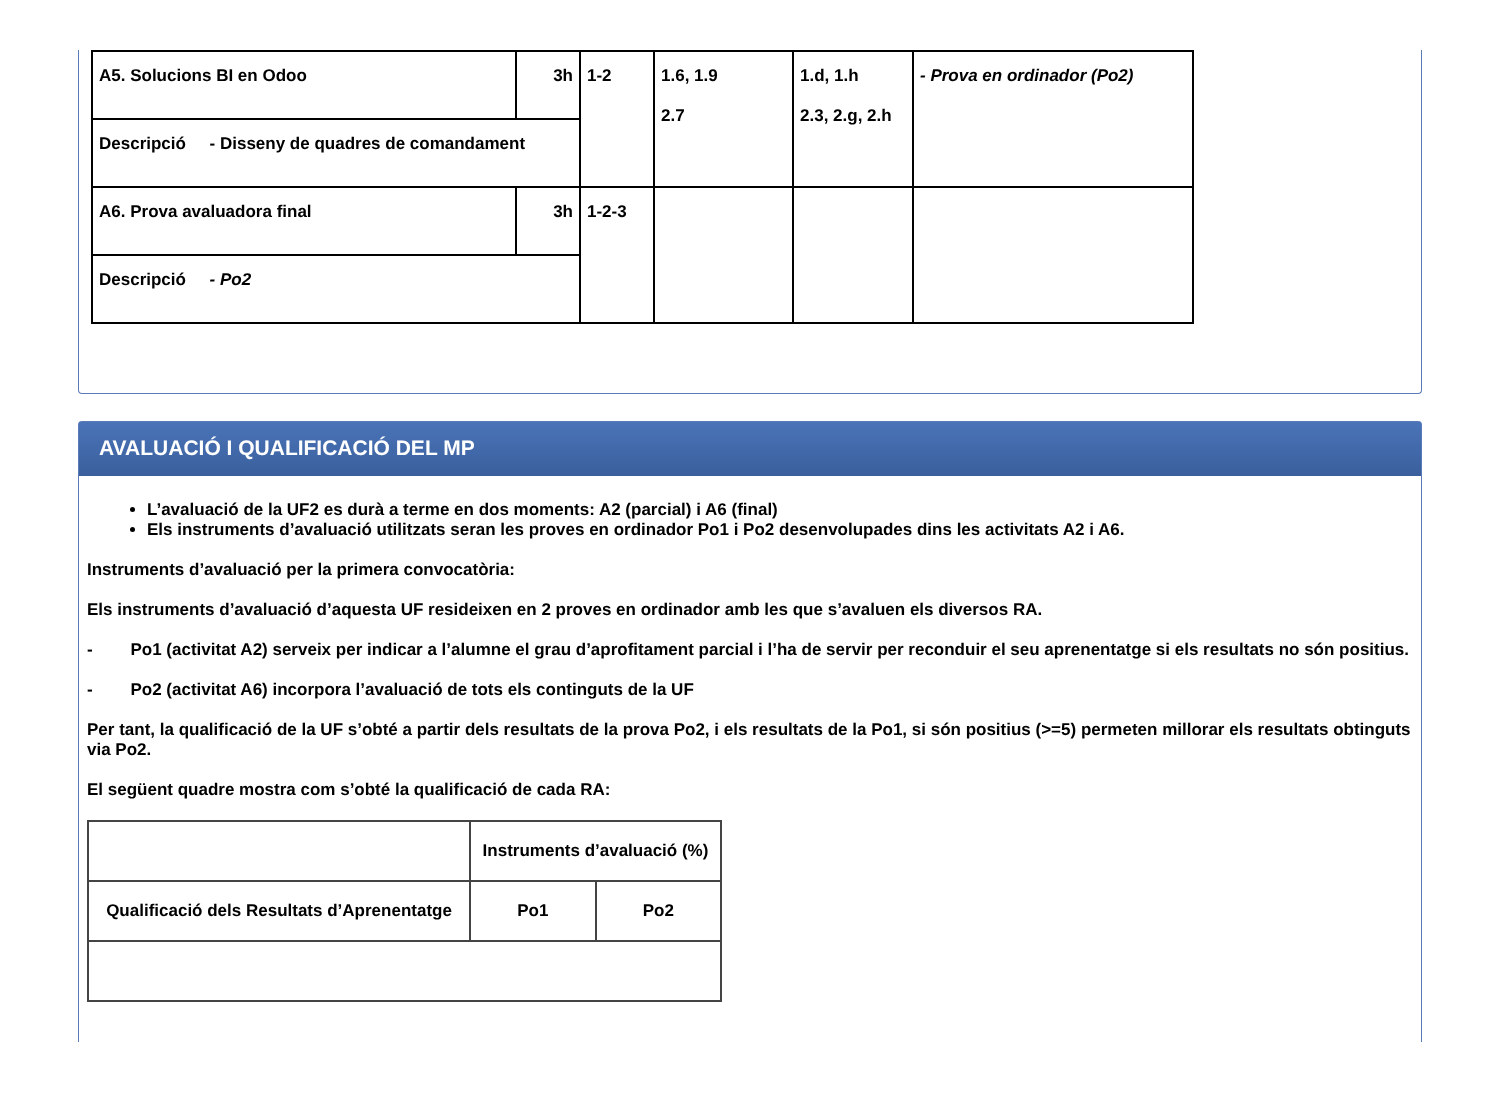| A5. Solucions BI en Odoo | 3h | 1-2 | 1.6, 1.9 2.7 | 1.d, 1.h 2.3, 2.g, 2.h | - Prova en ordinador (Po2) |
| Descripció - Disseny de quadres de comandament | | | | | |
| A6. Prova avaluadora final | 3h | 1-2-3 | | | |
| Descripció - Po2 | | | | | |
AVALUACIÓ I QUALIFICACIÓ DEL MP
L’avaluació de la UF2 es durà a terme en dos moments: A2 (parcial) i A6 (final)
Els instruments d’avaluació utilitzats seran les proves en ordinador Po1 i Po2 desenvolupades dins les activitats A2 i A6.
Instruments d’avaluació per la primera convocatòria:
Els instruments d’avaluació d’aquesta UF resideixen en 2 proves en ordinador amb les que s’avaluen els diversos RA.
- Po1 (activitat A2) serveix per indicar a l’alumne el grau d’aprofitament parcial i l’ha de servir per reconduir el seu aprenentatge si els resultats no són positius.
- Po2 (activitat A6) incorpora l’avaluació de tots els continguts de la UF
Per tant, la qualificació de la UF s’obté a partir dels resultats de la prova Po2, i els resultats de la Po1, si són positius (>=5) permeten millorar els resultats obtinguts via Po2.
El següent quadre mostra com s’obté la qualificació de cada RA:
| | Instruments d’avaluació (%) | |
| Qualificació dels Resultats d’Aprenentatge | Po1 | Po2 |